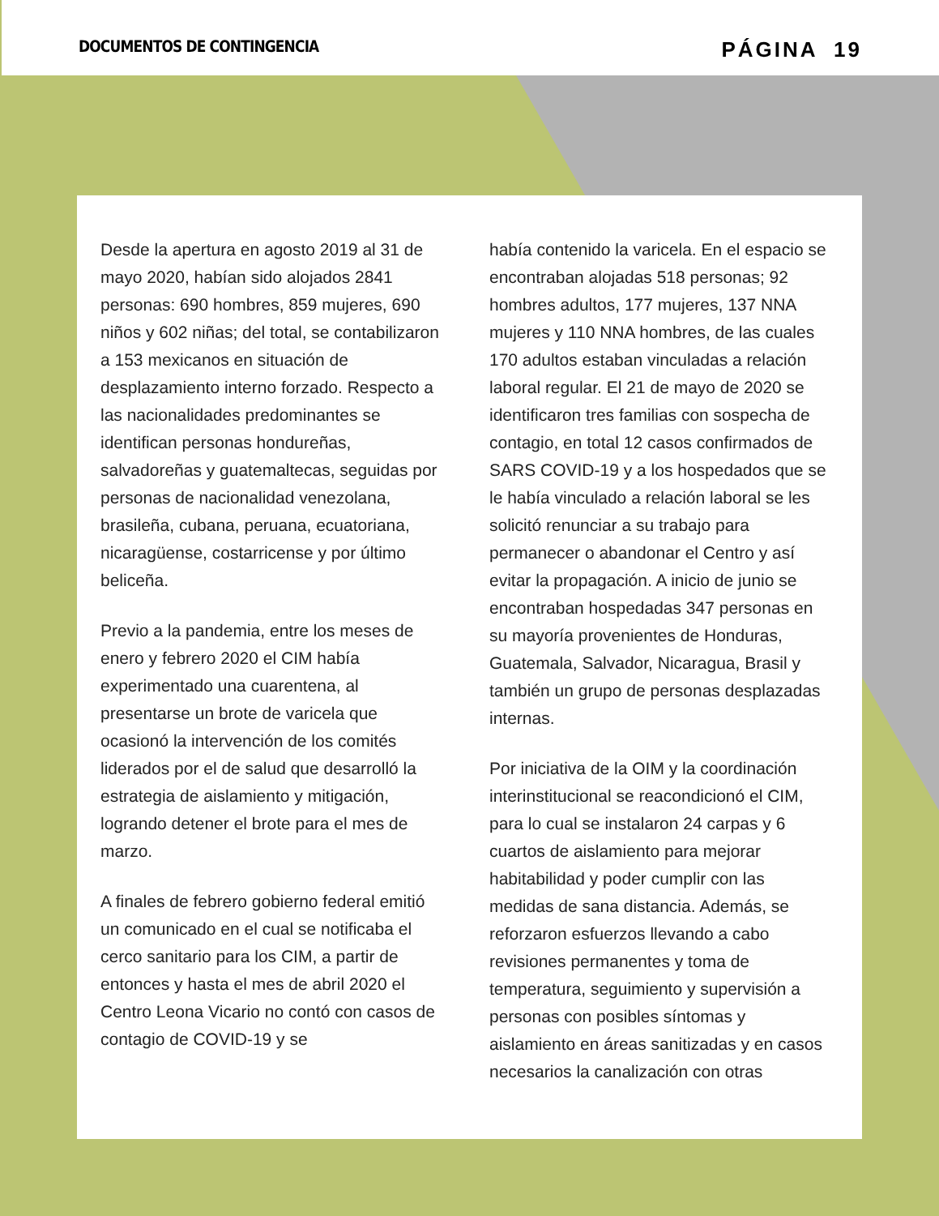DOCUMENTOS DE CONTINGENCIA
PÁGINA 19
Desde la apertura en agosto 2019 al 31 de mayo 2020, habían sido alojados 2841 personas: 690 hombres, 859 mujeres, 690 niños y 602 niñas; del total, se contabilizaron a 153 mexicanos en situación de desplazamiento interno forzado. Respecto a las nacionalidades predominantes se identifican personas hondureñas, salvadoreñas y guatemaltecas, seguidas por personas de nacionalidad venezolana, brasileña, cubana, peruana, ecuatoriana, nicaragüense, costarricense y por último beliceña.
Previo a la pandemia, entre los meses de enero y febrero 2020 el CIM había experimentado una cuarentena, al presentarse un brote de varicela que ocasionó la intervención de los comités liderados por el de salud que desarrolló la estrategia de aislamiento y mitigación, logrando detener el brote para el mes de marzo.
A finales de febrero gobierno federal emitió un comunicado en el cual se notificaba el cerco sanitario para los CIM, a partir de entonces y hasta el mes de abril 2020 el Centro Leona Vicario no contó con casos de contagio de COVID-19 y se
había contenido la varicela. En el espacio se encontraban alojadas 518 personas; 92 hombres adultos, 177 mujeres, 137 NNA mujeres y 110 NNA hombres, de las cuales 170 adultos estaban vinculadas a relación laboral regular. El 21 de mayo de 2020 se identificaron tres familias con sospecha de contagio, en total 12 casos confirmados de SARS COVID-19 y a los hospedados que se le había vinculado a relación laboral se les solicitó renunciar a su trabajo para permanecer o abandonar el Centro y así evitar la propagación. A inicio de junio se encontraban hospedadas 347 personas en su mayoría provenientes de Honduras, Guatemala, Salvador, Nicaragua, Brasil y también un grupo de personas desplazadas internas.
Por iniciativa de la OIM y la coordinación interinstitucional se reacondicionó el CIM, para lo cual se instalaron 24 carpas y 6 cuartos de aislamiento para mejorar habitabilidad y poder cumplir con las medidas de sana distancia. Además, se reforzaron esfuerzos llevando a cabo revisiones permanentes y toma de temperatura, seguimiento y supervisión a personas con posibles síntomas y aislamiento en áreas sanitizadas y en casos necesarios la canalización con otras